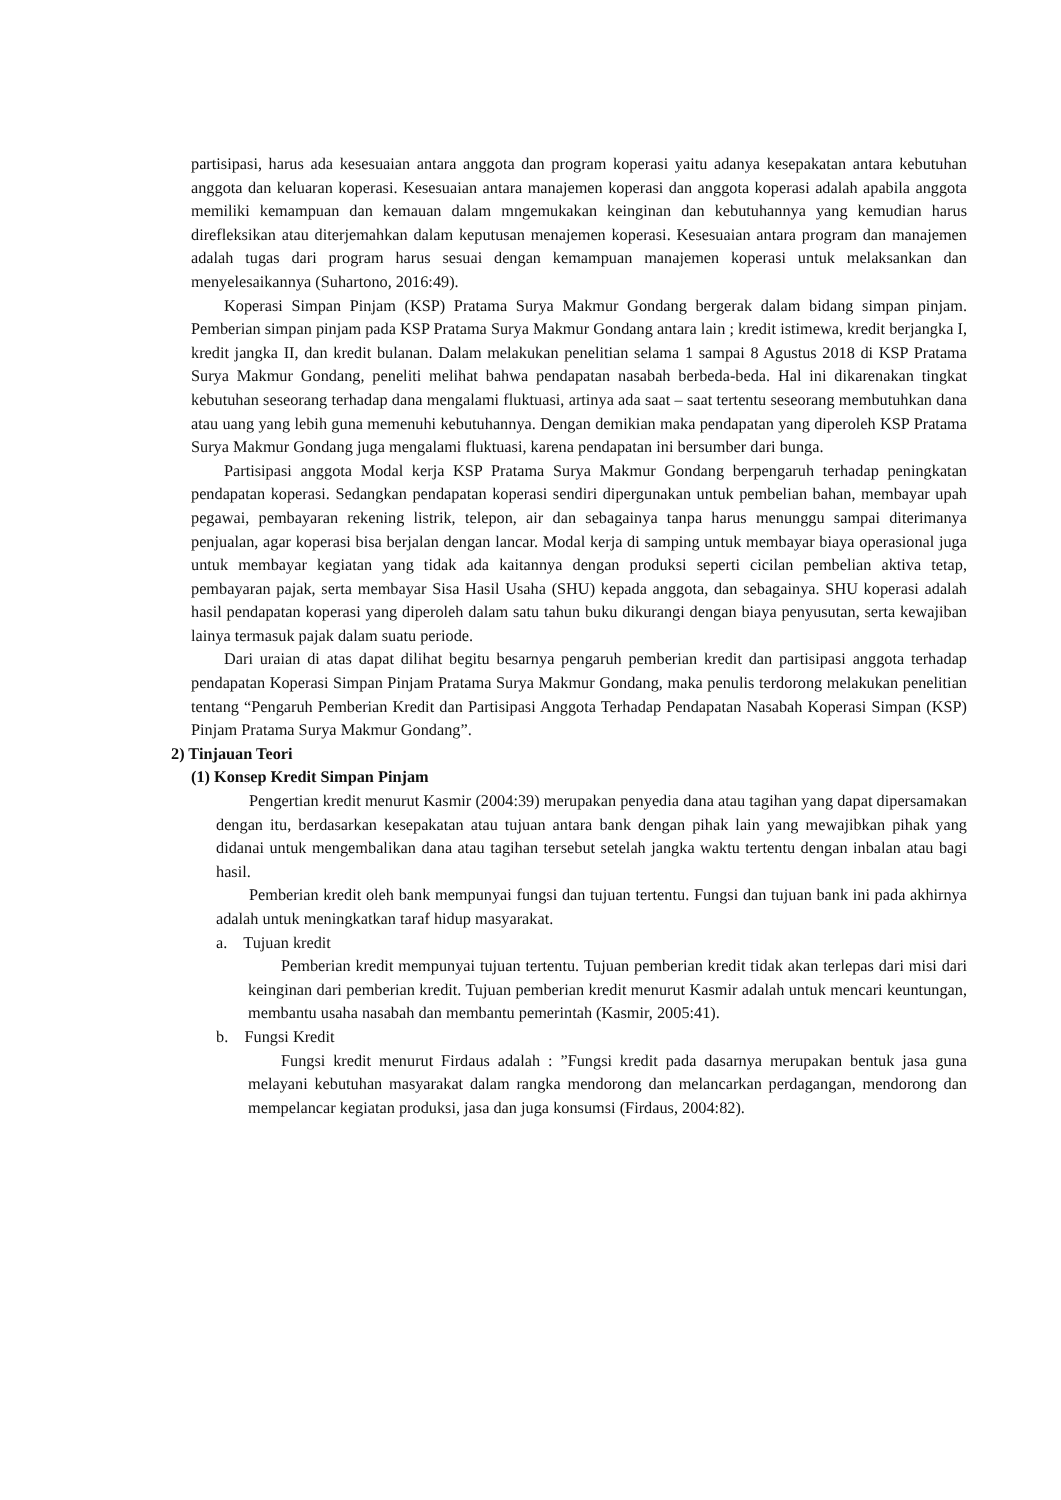partisipasi, harus ada kesesuaian antara anggota dan program koperasi yaitu adanya kesepakatan antara kebutuhan anggota dan keluaran koperasi. Kesesuaian antara manajemen koperasi dan anggota koperasi adalah apabila anggota memiliki kemampuan dan kemauan dalam mngemukakan keinginan dan kebutuhannya yang kemudian harus direfleksikan atau diterjemahkan dalam keputusan menajemen koperasi. Kesesuaian antara program dan manajemen adalah tugas dari program harus sesuai dengan kemampuan manajemen koperasi untuk melaksankan dan menyelesaikannya (Suhartono, 2016:49).
Koperasi Simpan Pinjam (KSP) Pratama Surya Makmur Gondang bergerak dalam bidang simpan pinjam. Pemberian simpan pinjam pada KSP Pratama Surya Makmur Gondang antara lain ; kredit istimewa, kredit berjangka I, kredit jangka II, dan kredit bulanan. Dalam melakukan penelitian selama 1 sampai 8 Agustus 2018 di KSP Pratama Surya Makmur Gondang, peneliti melihat bahwa pendapatan nasabah berbeda-beda. Hal ini dikarenakan tingkat kebutuhan seseorang terhadap dana mengalami fluktuasi, artinya ada saat – saat tertentu seseorang membutuhkan dana atau uang yang lebih guna memenuhi kebutuhannya. Dengan demikian maka pendapatan yang diperoleh KSP Pratama Surya Makmur Gondang juga mengalami fluktuasi, karena pendapatan ini bersumber dari bunga.
Partisipasi anggota Modal kerja KSP Pratama Surya Makmur Gondang berpengaruh terhadap peningkatan pendapatan koperasi. Sedangkan pendapatan koperasi sendiri dipergunakan untuk pembelian bahan, membayar upah pegawai, pembayaran rekening listrik, telepon, air dan sebagainya tanpa harus menunggu sampai diterimanya penjualan, agar koperasi bisa berjalan dengan lancar. Modal kerja di samping untuk membayar biaya operasional juga untuk membayar kegiatan yang tidak ada kaitannya dengan produksi seperti cicilan pembelian aktiva tetap, pembayaran pajak, serta membayar Sisa Hasil Usaha (SHU) kepada anggota, dan sebagainya. SHU koperasi adalah hasil pendapatan koperasi yang diperoleh dalam satu tahun buku dikurangi dengan biaya penyusutan, serta kewajiban lainya termasuk pajak dalam suatu periode.
Dari uraian di atas dapat dilihat begitu besarnya pengaruh pemberian kredit dan partisipasi anggota terhadap pendapatan Koperasi Simpan Pinjam Pratama Surya Makmur Gondang, maka penulis terdorong melakukan penelitian tentang “Pengaruh Pemberian Kredit dan Partisipasi Anggota Terhadap Pendapatan Nasabah Koperasi Simpan (KSP) Pinjam Pratama Surya Makmur Gondang”.
2) Tinjauan Teori
(1) Konsep Kredit Simpan Pinjam
Pengertian kredit menurut Kasmir (2004:39) merupakan penyedia dana atau tagihan yang dapat dipersamakan dengan itu, berdasarkan kesepakatan atau tujuan antara bank dengan pihak lain yang mewajibkan pihak yang didanai untuk mengembalikan dana atau tagihan tersebut setelah jangka waktu tertentu dengan inbalan atau bagi hasil.
Pemberian kredit oleh bank mempunyai fungsi dan tujuan tertentu. Fungsi dan tujuan bank ini pada akhirnya adalah untuk meningkatkan taraf hidup masyarakat.
a. Tujuan kredit
Pemberian kredit mempunyai tujuan tertentu. Tujuan pemberian kredit tidak akan terlepas dari misi dari keinginan dari pemberian kredit. Tujuan pemberian kredit menurut Kasmir adalah untuk mencari keuntungan, membantu usaha nasabah dan membantu pemerintah (Kasmir, 2005:41).
b. Fungsi Kredit
Fungsi kredit menurut Firdaus adalah : ”Fungsi kredit pada dasarnya merupakan bentuk jasa guna melayani kebutuhan masyarakat dalam rangka mendorong dan melancarkan perdagangan, mendorong dan mempelancar kegiatan produksi, jasa dan juga konsumsi (Firdaus, 2004:82).